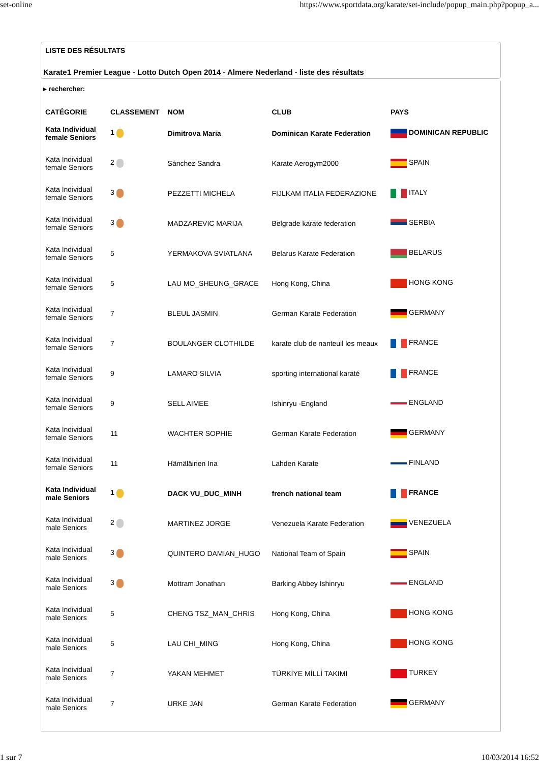set-online https://www.sportdata.org/karate/set-include/popup_main.php?popup_a...
LISTE DES RÉSULTATS
Karate1 Premier League - Lotto Dutch Open 2014 - Almere Nederland - liste des résultats
▸ rechercher:
| CATÉGORIE | CLASSEMENT | NOM | CLUB | PAYS |
| --- | --- | --- | --- | --- |
| Kata Individual female Seniors | 1 | Dimitrova Maria | Dominican Karate Federation | DOMINICAN REPUBLIC |
| Kata Individual female Seniors | 2 | Sánchez Sandra | Karate Aerogym2000 | SPAIN |
| Kata Individual female Seniors | 3 | PEZZETTI MICHELA | FIJLKAM ITALIA FEDERAZIONE | ITALY |
| Kata Individual female Seniors | 3 | MADZAREVIC MARIJA | Belgrade karate federation | SERBIA |
| Kata Individual female Seniors | 5 | YERMAKOVA SVIATLANA | Belarus Karate Federation | BELARUS |
| Kata Individual female Seniors | 5 | LAU MO_SHEUNG_GRACE | Hong Kong, China | HONG KONG |
| Kata Individual female Seniors | 7 | BLEUL JASMIN | German Karate Federation | GERMANY |
| Kata Individual female Seniors | 7 | BOULANGER CLOTHILDE | karate club de nanteuil les meaux | FRANCE |
| Kata Individual female Seniors | 9 | LAMARO SILVIA | sporting international karaté | FRANCE |
| Kata Individual female Seniors | 9 | SELL AIMEE | Ishinryu -England | ENGLAND |
| Kata Individual female Seniors | 11 | WACHTER SOPHIE | German Karate Federation | GERMANY |
| Kata Individual female Seniors | 11 | Hämäläinen Ina | Lahden Karate | FINLAND |
| Kata Individual male Seniors | 1 | DACK VU_DUC_MINH | french national team | FRANCE |
| Kata Individual male Seniors | 2 | MARTINEZ JORGE | Venezuela Karate Federation | VENEZUELA |
| Kata Individual male Seniors | 3 | QUINTERO DAMIAN_HUGO | National Team of Spain | SPAIN |
| Kata Individual male Seniors | 3 | Mottram Jonathan | Barking Abbey Ishinryu | ENGLAND |
| Kata Individual male Seniors | 5 | CHENG TSZ_MAN_CHRIS | Hong Kong, China | HONG KONG |
| Kata Individual male Seniors | 5 | LAU CHI_MING | Hong Kong, China | HONG KONG |
| Kata Individual male Seniors | 7 | YAKAN MEHMET | TÜRKİYE MİLLİ TAKIMI | TURKEY |
| Kata Individual male Seniors | 7 | URKE JAN | German Karate Federation | GERMANY |
1 sur 7 10/03/2014 16:52